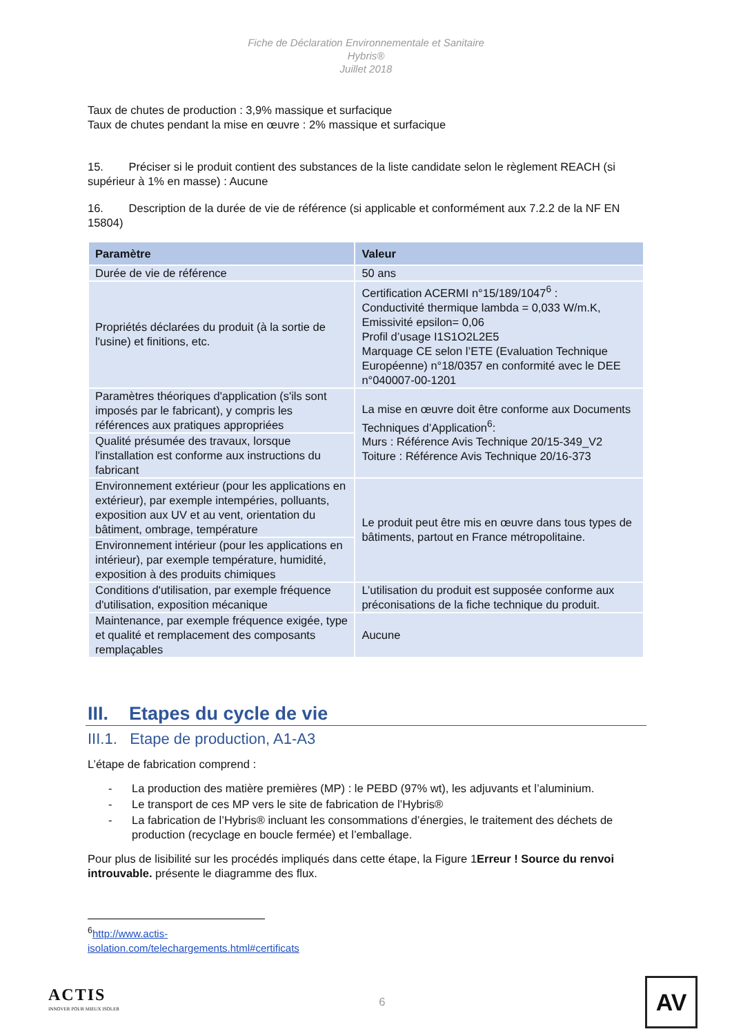Fiche de Déclaration Environnementale et Sanitaire
Hybris®
Juillet 2018
Taux de chutes de production : 3,9% massique et surfacique
Taux de chutes pendant la mise en œuvre : 2% massique et surfacique
15. Préciser si le produit contient des substances de la liste candidate selon le règlement REACH (si supérieur à 1% en masse) : Aucune
16. Description de la durée de vie de référence (si applicable et conformément aux 7.2.2 de la NF EN 15804)
| Paramètre | Valeur |
| --- | --- |
| Durée de vie de référence | 50 ans |
| Propriétés déclarées du produit (à la sortie de l'usine) et finitions, etc. | Certification ACERMI n°15/189/1047<sup>6</sup> : Conductivité thermique lambda = 0,033 W/m.K, Emissivité epsilon= 0,06 Profil d’usage I1S1O2L2E5 Marquage CE selon l’ETE (Evaluation Technique Européenne) n°18/0357 en conformité avec le DEE n°040007-00-1201 |
| Paramètres théoriques d'application (s'ils sont imposés par le fabricant), y compris les références aux pratiques appropriées | La mise en œuvre doit être conforme aux Documents Techniques d’Application<sup>6</sup>: Murs : Référence Avis Technique 20/15-349_V2 Toiture : Référence Avis Technique 20/16-373 |
| Qualité présumée des travaux, lorsque l'installation est conforme aux instructions du fabricant | |
| Environnement extérieur (pour les applications en extérieur), par exemple intempéries, polluants, exposition aux UV et au vent, orientation du bâtiment, ombrage, température | Le produit peut être mis en œuvre dans tous types de bâtiments, partout en France métropolitaine. |
| Environnement intérieur (pour les applications en intérieur), par exemple température, humidité, exposition à des produits chimiques | |
| Conditions d'utilisation, par exemple fréquence d'utilisation, exposition mécanique | L’utilisation du produit est supposée conforme aux préconisations de la fiche technique du produit. |
| Maintenance, par exemple fréquence exigée, type et qualité et remplacement des composants remplaçables | Aucune |
III. Etapes du cycle de vie
III.1. Etape de production, A1-A3
L’étape de fabrication comprend :
- La production des matière premières (MP) : le PEBD (97% wt), les adjuvants et l’aluminium.
- Le transport de ces MP vers le site de fabrication de l’Hybris®
- La fabrication de l’Hybris® incluant les consommations d’énergies, le traitement des déchets de production (recyclage en boucle fermée) et l’emballage.
Pour plus de lisibilité sur les procédés impliqués dans cette étape, la Figure 1Erreur ! Source du renvoi introuvable. présente le diagramme des flux.
<sup>6</sup> http://www.actis-isolation.com/telechargements.html#certificats
ACTIS
INNOVER POUR MIEUX ISOLER
6
AV